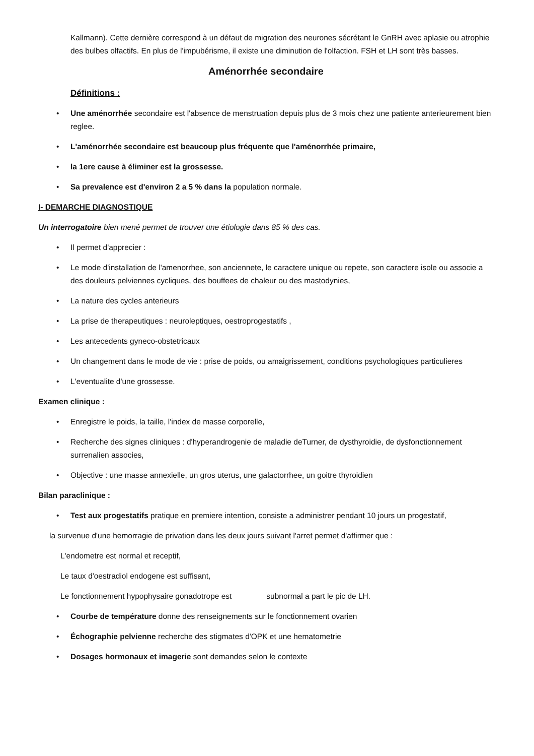Kallmann). Cette dernière correspond à un défaut de migration des neurones sécrétant le GnRH avec aplasie ou atrophie des bulbes olfactifs. En plus de l'impubérisme, il existe une diminution de l'olfaction. FSH et LH sont très basses.
Aménorrhée secondaire
Définitions :
• Une aménorrhée secondaire est l'absence de menstruation depuis plus de 3 mois chez une patiente anterieurement bien reglee.
• L'aménorrhée secondaire est beaucoup plus fréquente que l'aménorrhée primaire,
• la 1ere cause à éliminer est la grossesse.
• Sa prevalence est d'environ 2 a 5 % dans la population normale.
I- DEMARCHE DIAGNOSTIQUE
Un interrogatoire bien mené permet de trouver une étiologie dans 85 % des cas.
• Il permet d'apprecier :
• Le mode d'installation de l'amenorrhee, son anciennete, le caractere unique ou repete, son caractere isole ou associe a des douleurs pelviennes cycliques, des bouffees de chaleur ou des mastodynies,
• La nature des cycles anterieurs
• La prise de therapeutiques : neuroleptiques, oestroprogestatifs ,
• Les antecedents gyneco-obstetricaux
• Un changement dans le mode de vie : prise de poids, ou amaigrissement, conditions psychologiques particulieres
• L'eventualite d'une grossesse.
Examen clinique :
• Enregistre le poids, la taille, l'index de masse corporelle,
• Recherche des signes cliniques : d'hyperandrogenie de maladie deTurner, de dysthyroidie, de dysfonctionnement surrenalien associes,
• Objective : une masse annexielle, un gros uterus, une galactorrhee, un goitre thyroidien
Bilan paraclinique :
• Test aux progestatifs pratique en premiere intention, consiste a administrer pendant 10 jours un progestatif,
la survenue d'une hemorragie de privation dans les deux jours suivant l'arret permet d'affirmer que :
L'endometre est normal et receptif,
Le taux d'oestradiol endogene est suffisant,
Le fonctionnement hypophysaire gonadotrope est subnormal a part le pic de LH.
• Courbe de température donne des renseignements sur le fonctionnement ovarien
• Échographie pelvienne recherche des stigmates d'OPK et une hematometrie
• Dosages hormonaux et imagerie sont demandes selon le contexte